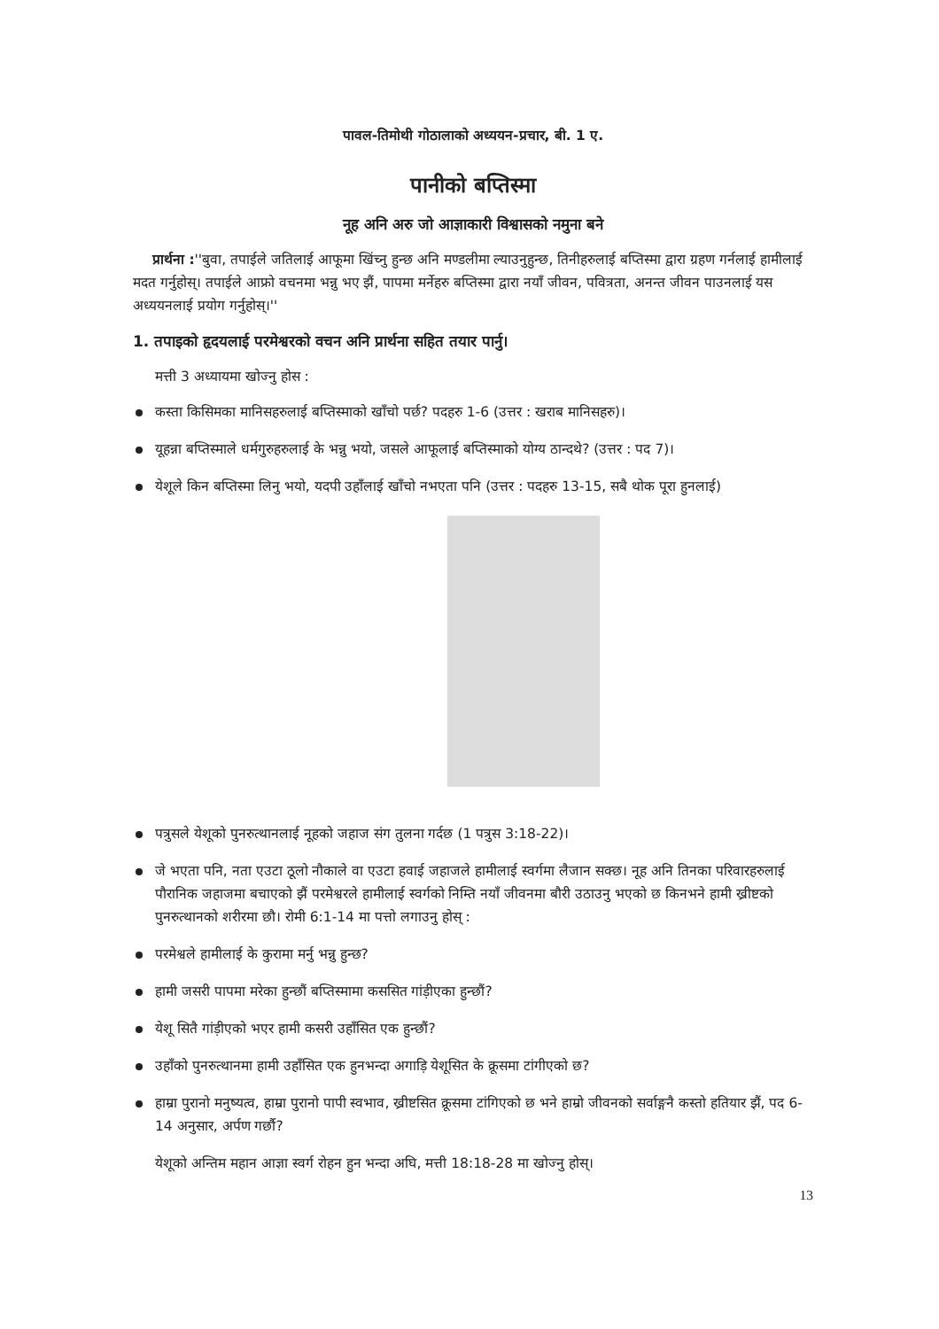पावल-तिमोथी गोठालाको अध्ययन-प्रचार, बी. 1 ए.
पानीको बप्तिस्मा
नूह अनि अरु जो आज्ञाकारी विश्वासको नमुना बने
प्रार्थना :''बुवा, तपाईले जतिलाई आफूमा खिंच्नु हुन्छ अनि मण्डलीमा ल्याउनुहुन्छ, तिनीहरुलाई बप्तिस्मा द्वारा ग्रहण गर्नलाई हामीलाई मदत गर्नुहोस्। तपाईले आफ्रो वचनमा भन्नु भए झैं, पापमा मर्नेहरु बप्तिस्मा द्वारा नयाँ जीवन, पवित्रता, अनन्त जीवन पाउनलाई यस अध्ययनलाई प्रयोग गर्नुहोस्।''
1. तपाइको हृदयलाई परमेश्वरको वचन अनि प्रार्थना सहित तयार पार्नु।
मत्ती 3 अध्यायमा खोज्नु होस :
कस्ता किसिमका मानिसहरुलाई बप्तिस्माको खाँचो पर्छ? पदहरु 1-6 (उत्तर : खराब मानिसहरु)।
यूहन्ना बप्तिस्माले धर्मगुरुहरुलाई के भन्नु भयो, जसले आफूलाई बप्तिस्माको योग्य ठान्दथे? (उत्तर : पद 7)।
येशूले किन बप्तिस्मा लिनु भयो, यदपी उहाँलाई खाँचो नभएता पनि (उत्तर : पदहरु 13-15, सबै थोक पूरा हुनलाई)
पत्रुसले येशूको पुनरुत्थानलाई नूहको जहाज संग तुलना गर्दछ (1 पत्रुस 3:18-22)।
जे भएता पनि, नता एउटा ठूलो नौकाले वा एउटा हवाई जहाजले हामीलाई स्वर्गमा लैजान सक्छ। नूह अनि तिनका परिवारहरुलाई पौरानिक जहाजमा बचाएको झैं परमेश्वरले हामीलाई स्वर्गको निम्ति नयाँ जीवनमा बौरी उठाउनु भएको छ किनभने हामी ख्रीष्टको पुनरुत्थानको शरीरमा छौ। रोमी 6:1-14 मा पत्तो लगाउनु होस् :
परमेश्वले हामीलाई के कुरामा मर्नु भन्नु हुन्छ?
हामी जसरी पापमा मरेका हुन्छौं बप्तिस्मामा कससित गांड़ीएका हुन्छौं?
येशू सितै गांड़ीएको भएर हामी कसरी उहाँसित एक हुन्छौं?
उहाँको पुनरुत्थानमा हामी उहाँसित एक हुनभन्दा अगाड़ि येशूसित के क्रूसमा टांगीएको छ?
हाम्रा पुरानो मनुष्यत्व, हाम्रा पुरानो पापी स्वभाव, ख्रीष्टसित क्रूसमा टांगिएको छ भने हाम्रो जीवनको सर्वाङ्गनै कस्तो हतियार झैं, पद 6-14 अनुसार, अर्पण गर्छौ?
येशूको अन्तिम महान आज्ञा स्वर्ग रोहन हुन भन्दा अघि, मत्ती 18:18-28 मा खोज्नु होस्।
13